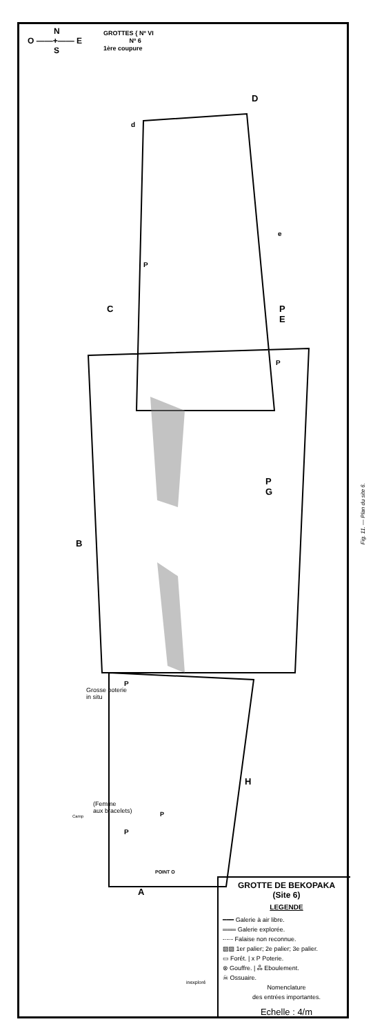GROTTES { Nº VI
Nº 6
1ère coupure
N
O ——+—— E
S
D
d
e
P
C
P
E
P
P
G
B
P
Grosse poterie
in situ
H
(Femme
aux bracelets)
P
P
Camp
POINT O
A
inexploré
GROTTE DE BEKOPAKA
(Site 6)
LEGENDE
━━━ Galerie à air libre.
═══ Galerie explorée.
-·-·- Falaise non reconnue.
▨▨ 1er palier; 2e palier; 3e palier.
▭ Forêt. | x P Poterie.
⊗ Gouffre. | ஃ Eboulement.
☠ Ossuaire.
Nomenclature
des entrées importantes.
Echelle : 4/m
Fig. 11. — Plan du site 6.